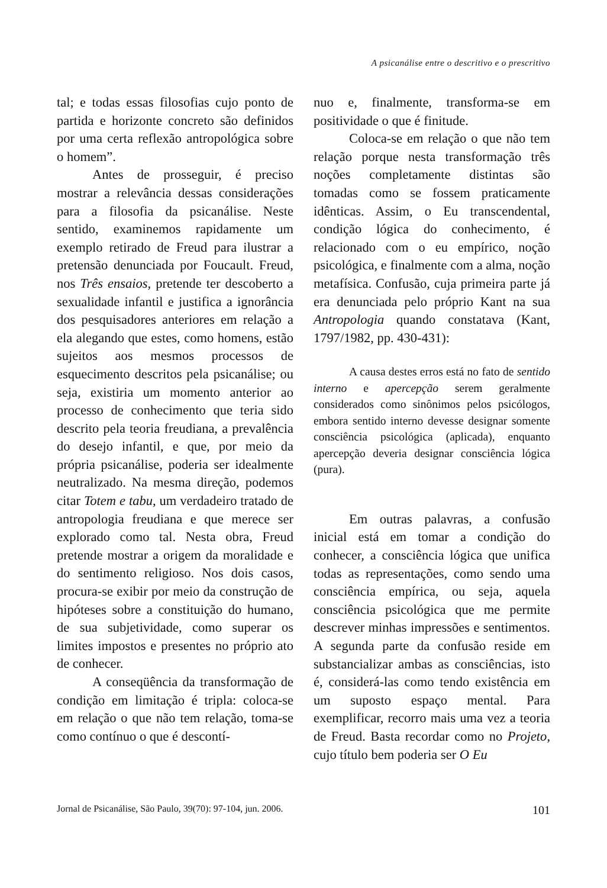A psicanálise entre o descritivo e o prescritivo
tal; e todas essas filosofias cujo ponto de partida e horizonte concreto são definidos por uma certa reflexão antropológica sobre o homem”.
Antes de prosseguir, é preciso mostrar a relevância dessas considerações para a filosofia da psicanálise. Neste sentido, examinemos rapidamente um exemplo retirado de Freud para ilustrar a pretensão denunciada por Foucault. Freud, nos Três ensaios, pretende ter descoberto a sexualidade infantil e justifica a ignorância dos pesquisadores anteriores em relação a ela alegando que estes, como homens, estão sujeitos aos mesmos processos de esquecimento descritos pela psicanálise; ou seja, existiria um momento anterior ao processo de conhecimento que teria sido descrito pela teoria freudiana, a prevalência do desejo infantil, e que, por meio da própria psicanálise, poderia ser idealmente neutralizado. Na mesma direção, podemos citar Totem e tabu, um verdadeiro tratado de antropologia freudiana e que merece ser explorado como tal. Nesta obra, Freud pretende mostrar a origem da moralidade e do sentimento religioso. Nos dois casos, procura-se exibir por meio da construção de hipóteses sobre a constituição do humano, de sua subjetividade, como superar os limites impostos e presentes no próprio ato de conhecer.
A conseqüência da transformação de condição em limitação é tripla: coloca-se em relação o que não tem relação, toma-se como contínuo o que é descontí-
nuo e, finalmente, transforma-se em positividade o que é finitude.
Coloca-se em relação o que não tem relação porque nesta transformação três noções completamente distintas são tomadas como se fossem praticamente idênticas. Assim, o Eu transcendental, condição lógica do conhecimento, é relacionado com o eu empírico, noção psicológica, e finalmente com a alma, noção metafísica. Confusão, cuja primeira parte já era denunciada pelo próprio Kant na sua Antropologia quando constatava (Kant, 1797/1982, pp. 430-431):
A causa destes erros está no fato de sentido interno e apercepção serem geralmente considerados como sinônimos pelos psicólogos, embora sentido interno devesse designar somente consciência psicológica (aplicada), enquanto apercepção deveria designar consciência lógica (pura).
Em outras palavras, a confusão inicial está em tomar a condição do conhecer, a consciência lógica que unifica todas as representações, como sendo uma consciência empírica, ou seja, aquela consciência psicológica que me permite descrever minhas impressões e sentimentos. A segunda parte da confusão reside em substancializar ambas as consciências, isto é, considerá-las como tendo existência em um suposto espaço mental. Para exemplificar, recorro mais uma vez a teoria de Freud. Basta recordar como no Projeto, cujo título bem poderia ser O Eu
Jornal de Psicanálise, São Paulo, 39(70): 97-104, jun. 2006. 101